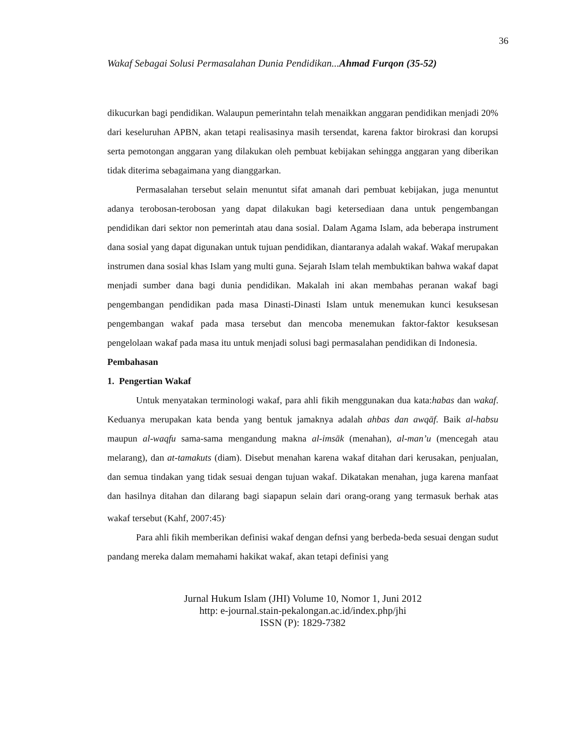36
Wakaf Sebagai Solusi Permasalahan Dunia Pendidikan...Ahmad Furqon (35-52)
dikucurkan bagi pendidikan. Walaupun pemerintahn telah menaikkan anggaran pendidikan menjadi 20% dari keseluruhan APBN, akan tetapi realisasinya masih tersendat, karena faktor birokrasi dan korupsi serta pemotongan anggaran yang dilakukan oleh pembuat kebijakan sehingga anggaran yang diberikan tidak diterima sebagaimana yang dianggarkan.
Permasalahan tersebut selain menuntut sifat amanah dari pembuat kebijakan, juga menuntut adanya terobosan-terobosan yang dapat dilakukan bagi ketersediaan dana untuk pengembangan pendidikan dari sektor non pemerintah atau dana sosial. Dalam Agama Islam, ada beberapa instrument dana sosial yang dapat digunakan untuk tujuan pendidikan, diantaranya adalah wakaf. Wakaf merupakan instrumen dana sosial khas Islam yang multi guna. Sejarah Islam telah membuktikan bahwa wakaf dapat menjadi sumber dana bagi dunia pendidikan. Makalah ini akan membahas peranan wakaf bagi pengembangan pendidikan pada masa Dinasti-Dinasti Islam untuk menemukan kunci kesuksesan pengembangan wakaf pada masa tersebut dan mencoba menemukan faktor-faktor kesuksesan pengelolaan wakaf pada masa itu untuk menjadi solusi bagi permasalahan pendidikan di Indonesia.
Pembahasan
1. Pengertian Wakaf
Untuk menyatakan terminologi wakaf, para ahli fikih menggunakan dua kata:habas dan wakaf. Keduanya merupakan kata benda yang bentuk jamaknya adalah ahbas dan awqāf. Baik al-habsu maupun al-waqfu sama-sama mengandung makna al-imsāk (menahan), al-man’u (mencegah atau melarang), dan at-tamakuts (diam). Disebut menahan karena wakaf ditahan dari kerusakan, penjualan, dan semua tindakan yang tidak sesuai dengan tujuan wakaf. Dikatakan menahan, juga karena manfaat dan hasilnya ditahan dan dilarang bagi siapapun selain dari orang-orang yang termasuk berhak atas wakaf tersebut (Kahf, 2007:45)<sup>.</sup>
Para ahli fikih memberikan definisi wakaf dengan defnsi yang berbeda-beda sesuai dengan sudut pandang mereka dalam memahami hakikat wakaf, akan tetapi definisi yang
Jurnal Hukum Islam (JHI) Volume 10, Nomor 1, Juni 2012
http: e-journal.stain-pekalongan.ac.id/index.php/jhi
ISSN (P): 1829-7382